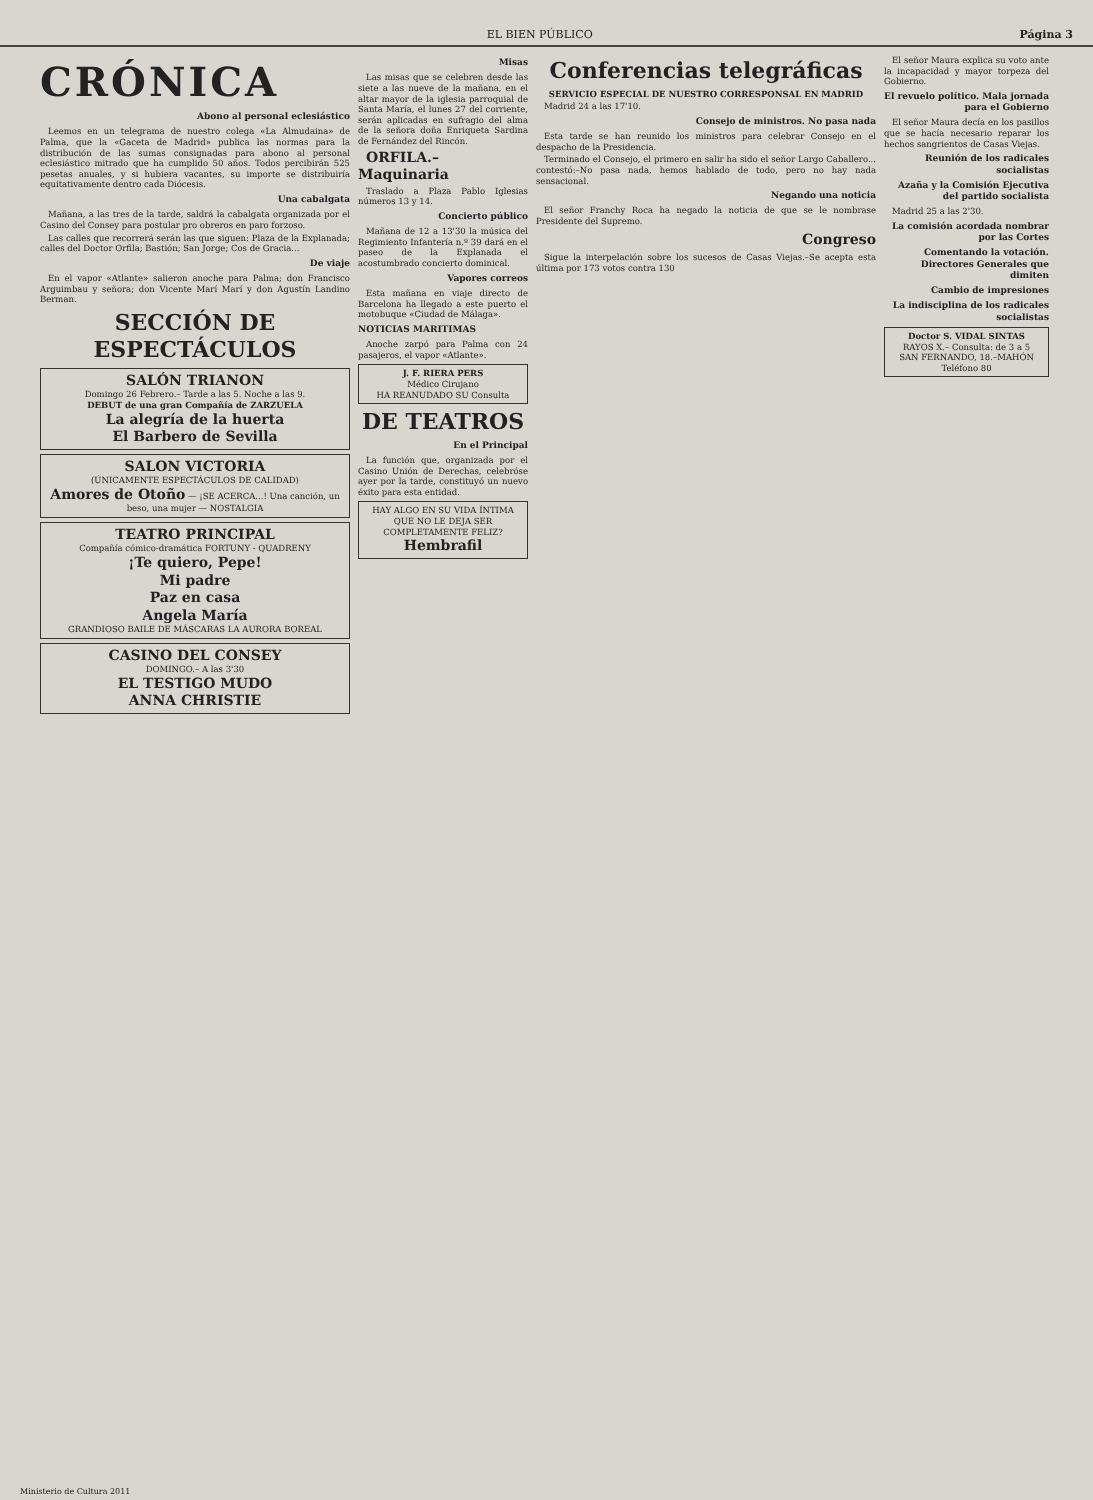EL BIEN PÚBLICO Página 3
CRÓNICA
Abono al personal eclesiástico
Leemos en un telegrama de nuestro colega «La Almudaina» de Palma, que la «Gaceta de Madrid» publica las normas para la distribución de las sumas consignadas para abono al personal eclesiástico mitrado que ha cumplido 50 años. Todos percibirán 525 pesetas anuales, y si hubiera vacantes, su importe se distribuiría equitativamente dentro cada Diócesis.
Una cabalgata
Mañana, a las tres de la tarde, saldrá la cabalgata organizada por el Casino del Consey para postular pro obreros en paro forzoso.
Las calles que recorrerá serán las que siguen: Plaza de la Explanada; calles del Doctor Orfila; Bastión; San Jorge; Cos de Gracia...
De viaje
En el vapor «Atlante» salieron anoche para Palma; don Francisco Arguimbau y señora; don Vicente Marí Marí y don Agustín Landino Berman.
SECCIÓN DE ESPECTÁCULOS
SALÓN TRIANON
Domingo 26 Febrero.– Tarde a las 5. Noche a las 9.
DEBUT de una gran Compañía de ZARZUELA
La alegría de la huerta
El Barbero de Sevilla
SALON VICTORIA
(ÚNICAMENTE ESPECTÁCULOS DE CALIDAD)
Amores de Otoño — ¡SE ACERCA...! Una canción, un beso, una mujer — NOSTALGIA
TEATRO PRINCIPAL
Compañía cómico-dramática FORTUNY - QUADRENY
¡Te quiero, Pepe!
Mi padre
Paz en casa
Angela María
GRANDIOSO BAILE DE MÁSCARAS LA AURORA BOREAL
CASINO DEL CONSEY
DOMINGO.– A las 3'30
EL TESTIGO MUDO
ANNA CHRISTIE
Misas
Las misas que se celebren desde las siete a las nueve de la mañana, en el altar mayor de la iglesia parroquial de Santa María, el lunes 27 del corriente, serán aplicadas en sufragio del alma de la señora doña Enriqueta Sardina de Fernández del Rincón.
ORFILA.–Maquinaria
Traslado a Plaza Pablo Iglesias números 13 y 14.
Concierto público
Mañana de 12 a 13'30 la música del Regimiento Infantería n.º 39 dará en el paseo de la Explanada el acostumbrado concierto dominical.
Vapores correos
Esta mañana en viaje directo de Barcelona ha llegado a este puerto el motobuque «Ciudad de Málaga».
NOTICIAS MARITIMAS
Anoche zarpó para Palma con 24 pasajeros, el vapor «Atlante».
J. F. RIERA PERS
Médico Cirujano
HA REANUDADO SU Consulta
DE TEATROS
En el Principal
La función que, organizada por el Casino Unión de Derechas, celebróse ayer por la tarde, constituyó un nuevo éxito para esta entidad.
HAY ALGO EN SU VIDA ÍNTIMA QUE NO LE DEJA SER COMPLETAMENTE FELIZ?
Hembrafil
Conferencias telegráficas
SERVICIO ESPECIAL DE NUESTRO CORRESPONSAL EN MADRID
Madrid 24 a las 17'10.
Consejo de ministros. No pasa nada
Esta tarde se han reunido los ministros para celebrar Consejo en el despacho de la Presidencia.
Terminado el Consejo, el primero en salir ha sido el señor Largo Caballero... contestó:–No pasa nada, hemos hablado de todo, pero no hay nada sensacional.
Negando una noticia
El señor Franchy Roca ha negado la noticia de que se le nombrase Presidente del Supremo.
Congreso
Sigue la interpelación sobre los sucesos de Casas Viejas.–Se acepta esta última por 173 votos contra 130
El señor Maura explica su voto ante la incapacidad y mayor torpeza del Gobierno.
El revuelo político. Mala jornada para el Gobierno
El señor Maura decía en los pasillos que se hacía necesario reparar los hechos sangrientos de Casas Viejas.
Reunión de los radicales socialistas
Azaña y la Comisión Ejecutiva del partido socialista
Madrid 25 a las 2'30.
La comisión acordada nombrar por las Cortes
Comentando la votación. Directores Generales que dimiten
Cambio de impresiones
La indisciplina de los radicales socialistas
Doctor S. VIDAL SINTAS
RAYOS X.– Consulta: de 3 a 5
SAN FERNANDO, 18.–MAHÓN Teléfono 80
Ministerio de Cultura 2011